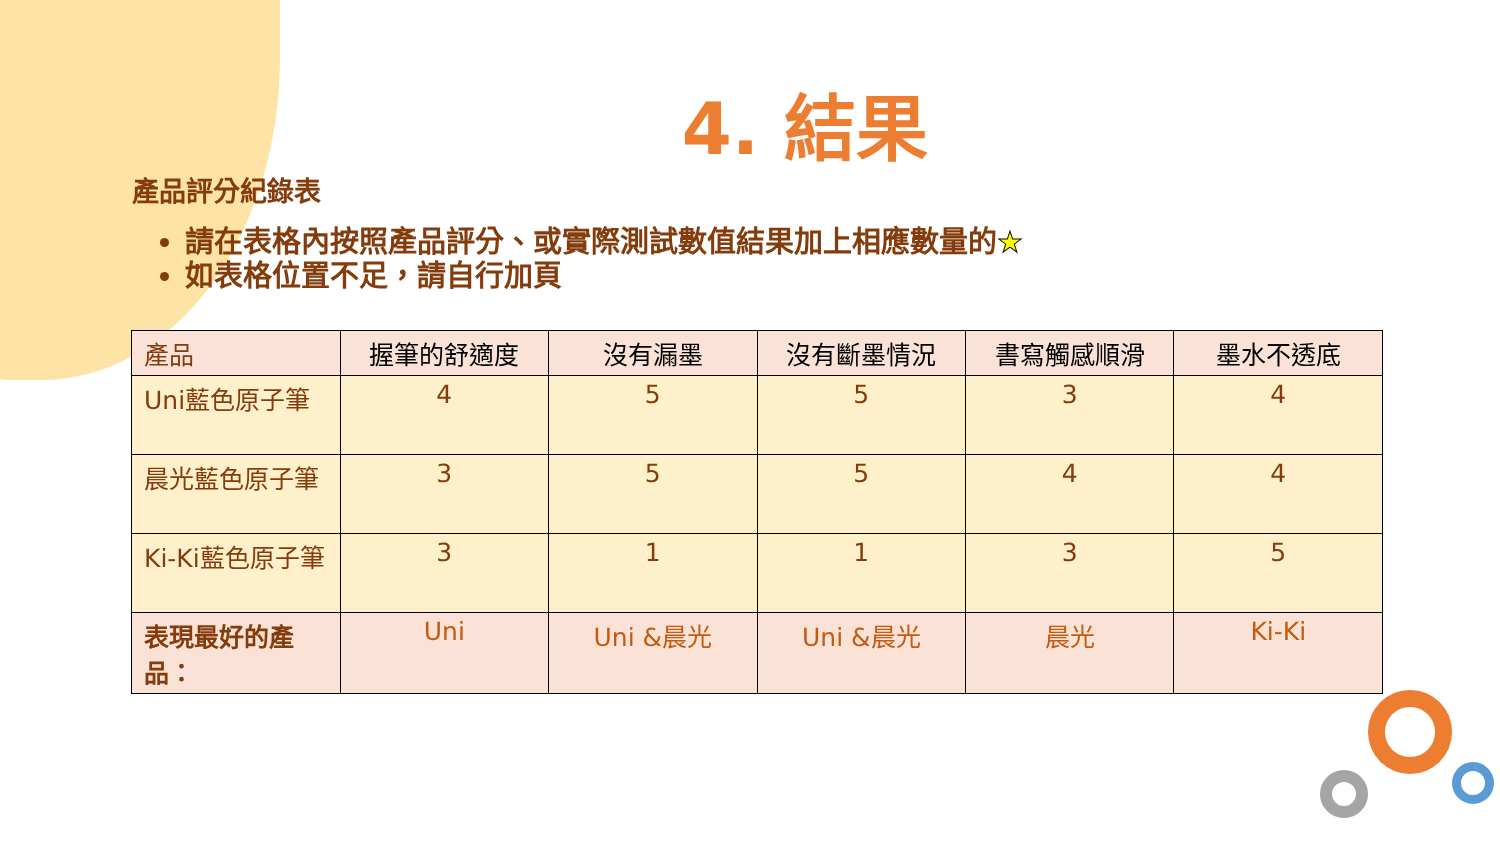4. 結果
產品評分紀錄表
請在表格內按照產品評分、或實際測試數值結果加上相應數量的★
如表格位置不足，請自行加頁
| 產品 | 握筆的舒適度 | 沒有漏墨 | 沒有斷墨情況 | 書寫觸感順滑 | 墨水不透底 |
| --- | --- | --- | --- | --- | --- |
| Uni藍色原子筆 | 4 | 5 | 5 | 3 | 4 |
| 晨光藍色原子筆 | 3 | 5 | 5 | 4 | 4 |
| Ki-Ki藍色原子筆 | 3 | 1 | 1 | 3 | 5 |
| 表現最好的產品： | Uni | Uni &晨光 | Uni &晨光 | 晨光 | Ki-Ki |